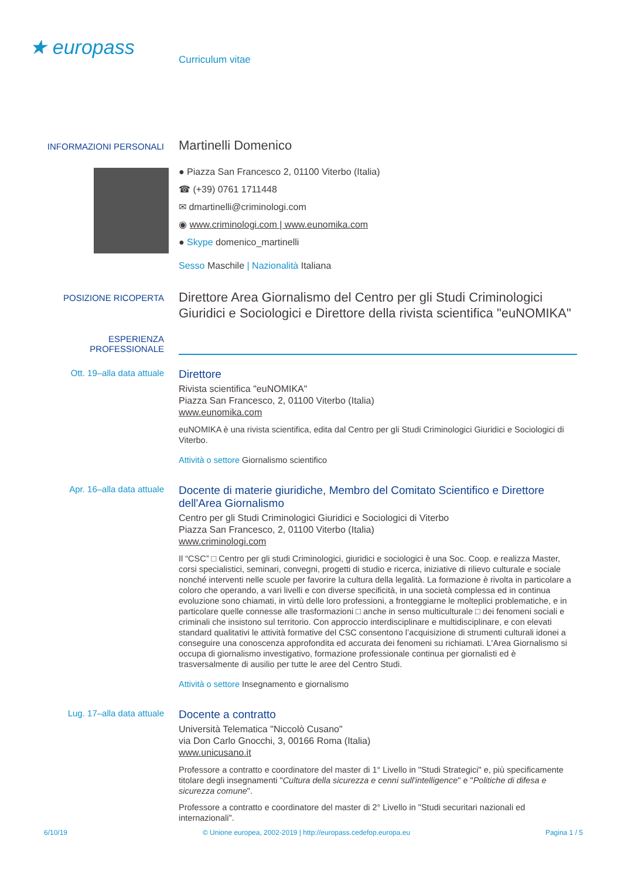★ europass
Curriculum vitae
INFORMAZIONI PERSONALI
Martinelli Domenico
● Piazza San Francesco 2, 01100 Viterbo (Italia)
☎ (+39) 0761 1711448
✉ dmartinelli@criminologi.com
◉ www.criminologi.com | www.eunomika.com
● Skype domenico_martinelli
Sesso Maschile | Nazionalità Italiana
POSIZIONE RICOPERTA
Direttore Area Giornalismo del Centro per gli Studi Criminologici Giuridici e Sociologici e Direttore della rivista scientifica "euNOMIKA"
ESPERIENZA
PROFESSIONALE
Ott. 19–alla data attuale
Direttore
Rivista scientifica "euNOMIKA"
Piazza San Francesco, 2, 01100 Viterbo (Italia)
www.eunomika.com
euNOMIKA è una rivista scientifica, edita dal Centro per gli Studi Criminologici Giuridici e Sociologici di Viterbo.
Attività o settore Giornalismo scientifico
Apr. 16–alla data attuale
Docente di materie giuridiche, Membro del Comitato Scientifico e Direttore dell'Area Giornalismo
Centro per gli Studi Criminologici Giuridici e Sociologici di Viterbo
Piazza San Francesco, 2, 01100 Viterbo (Italia)
www.criminologi.com
Il “CSC” □ Centro per gli studi Criminologici, giuridici e sociologici è una Soc. Coop. e realizza Master, corsi specialistici, seminari, convegni, progetti di studio e ricerca, iniziative di rilievo culturale e sociale nonché interventi nelle scuole per favorire la cultura della legalità. La formazione è rivolta in particolare a coloro che operando, a vari livelli e con diverse specificità, in una società complessa ed in continua evoluzione sono chiamati, in virtù delle loro professioni, a fronteggiarne le molteplici problematiche, e in particolare quelle connesse alle trasformazioni □ anche in senso multiculturale □ dei fenomeni sociali e criminali che insistono sul territorio. Con approccio interdisciplinare e multidisciplinare, e con elevati standard qualitativi le attività formative del CSC consentono l’acquisizione di strumenti culturali idonei a conseguire una conoscenza approfondita ed accurata dei fenomeni su richiamati. L'Area Giornalismo si occupa di giornalismo investigativo, formazione professionale continua per giornalisti ed è trasversalmente di ausilio per tutte le aree del Centro Studi.
Attività o settore Insegnamento e giornalismo
Lug. 17–alla data attuale
Docente a contratto
Università Telematica "Niccolò Cusano"
via Don Carlo Gnocchi, 3, 00166 Roma (Italia)
www.unicusano.it
Professore a contratto e coordinatore del master di 1° Livello in "Studi Strategici" e, più specificamente titolare degli insegnamenti "Cultura della sicurezza e cenni sull'intelligence" e "Politiche di difesa e sicurezza comune".
Professore a contratto e coordinatore del master di 2° Livello in "Studi securitari nazionali ed internazionali".
6/10/19 © Unione europea, 2002-2019 | http://europass.cedefop.europa.eu Pagina 1 / 5